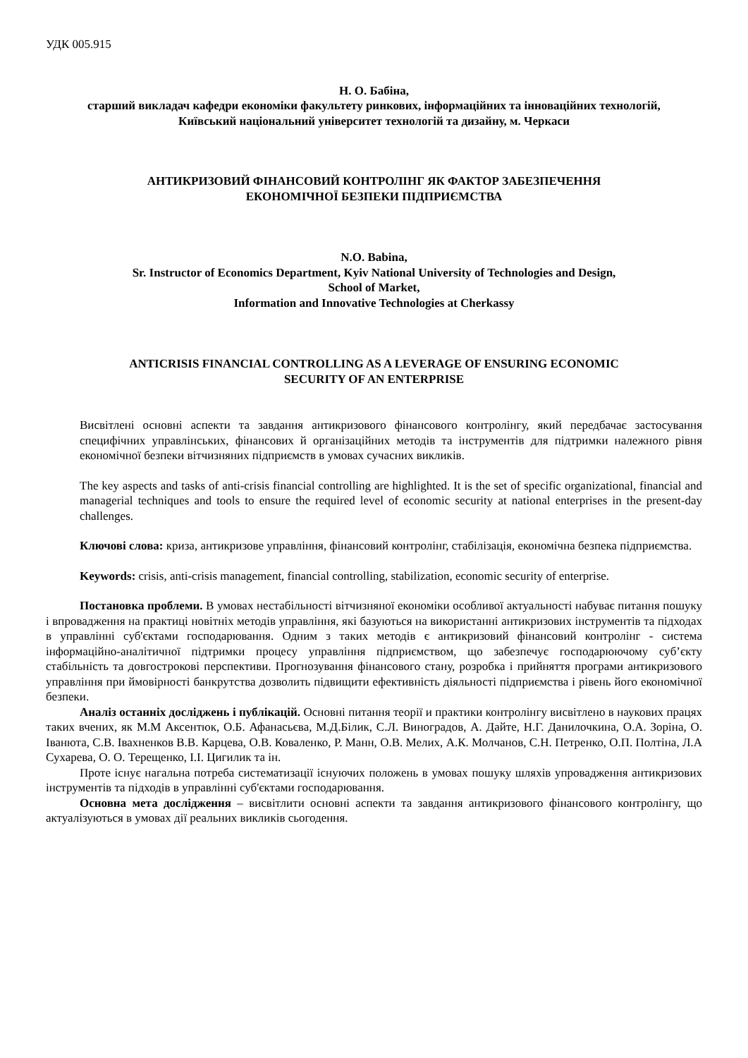УДК 005.915
Н. О. Бабіна,
старший викладач кафедри економіки факультету ринкових, інформаційних та інноваційних технологій,
Київський національний університет технологій та дизайну, м. Черкаси
АНТИКРИЗОВИЙ ФІНАНСОВИЙ КОНТРОЛІНГ ЯК ФАКТОР ЗАБЕЗПЕЧЕННЯ
ЕКОНОМІЧНОЇ БЕЗПЕКИ ПІДПРИЄМСТВА
N.O. Babina,
Sr. Instructor of Economics Department, Kyiv National University of Technologies and Design,
School of Market,
Information and Innovative Technologies at Cherkassy
ANTICRISIS FINANCIAL CONTROLLING AS A LEVERAGE OF ENSURING ECONOMIC
SECURITY OF AN ENTERPRISE
Висвітлені основні аспекти та завдання антикризового фінансового контролінгу, який передбачає застосування специфічних управлінських, фінансових й організаційних методів та інструментів для підтримки належного рівня економічної безпеки вітчизняних підприємств в умовах сучасних викликів.
The key aspects and tasks of anti-crisis financial controlling are highlighted. It is the set of specific organizational, financial and managerial techniques and tools to ensure the required level of economic security at national enterprises in the present-day challenges.
Ключові слова: криза, антикризове управління, фінансовий контролінг, стабілізація, економічна безпека підприємства.
Keywords: crisis, anti-crisis management, financial controlling, stabilization, economic security of enterprise.
Постановка проблеми. В умовах нестабільності вітчизняної економіки особливої актуальності набуває питання пошуку і впровадження на практиці новітніх методів управління, які базуються на використанні антикризових інструментів та підходах в управлінні суб'єктами господарювання. Одним з таких методів є антикризовий фінансовий контролінг - система інформаційно-аналітичної підтримки процесу управління підприємством, що забезпечує господарюючому суб’єкту стабільність та довгострокові перспективи. Прогнозування фінансового стану, розробка і прийняття програми антикризового управління при ймовірності банкрутства дозволить підвищити ефективність діяльності підприємства і рівень його економічної безпеки.
Аналіз останніх досліджень і публікацій. Основні питання теорії и практики контролінгу висвітлено в наукових працях таких вчених, як М.М Аксентюк, О.Б. Афанасьєва, М.Д.Білик, С.Л. Виноградов, А. Дайте, Н.Г. Данилочкина, О.А. Зоріна, О. Іванюта, С.В. Івахненков В.В. Карцева, О.В. Коваленко, Р. Манн, О.В. Мелих, А.К. Молчанов, С.Н. Петренко, О.П. Полтіна, Л.А Сухарева, О. О. Терещенко, І.І. Цигилик та ін.
Проте існує нагальна потреба систематизації існуючих положень в умовах пошуку шляхів упровадження антикризових інструментів та підходів в управлінні суб'єктами господарювання.
Основна мета дослідження – висвітлити основні аспекти та завдання антикризового фінансового контролінгу, що актуалізуються в умовах дії реальних викликів сьогодення.